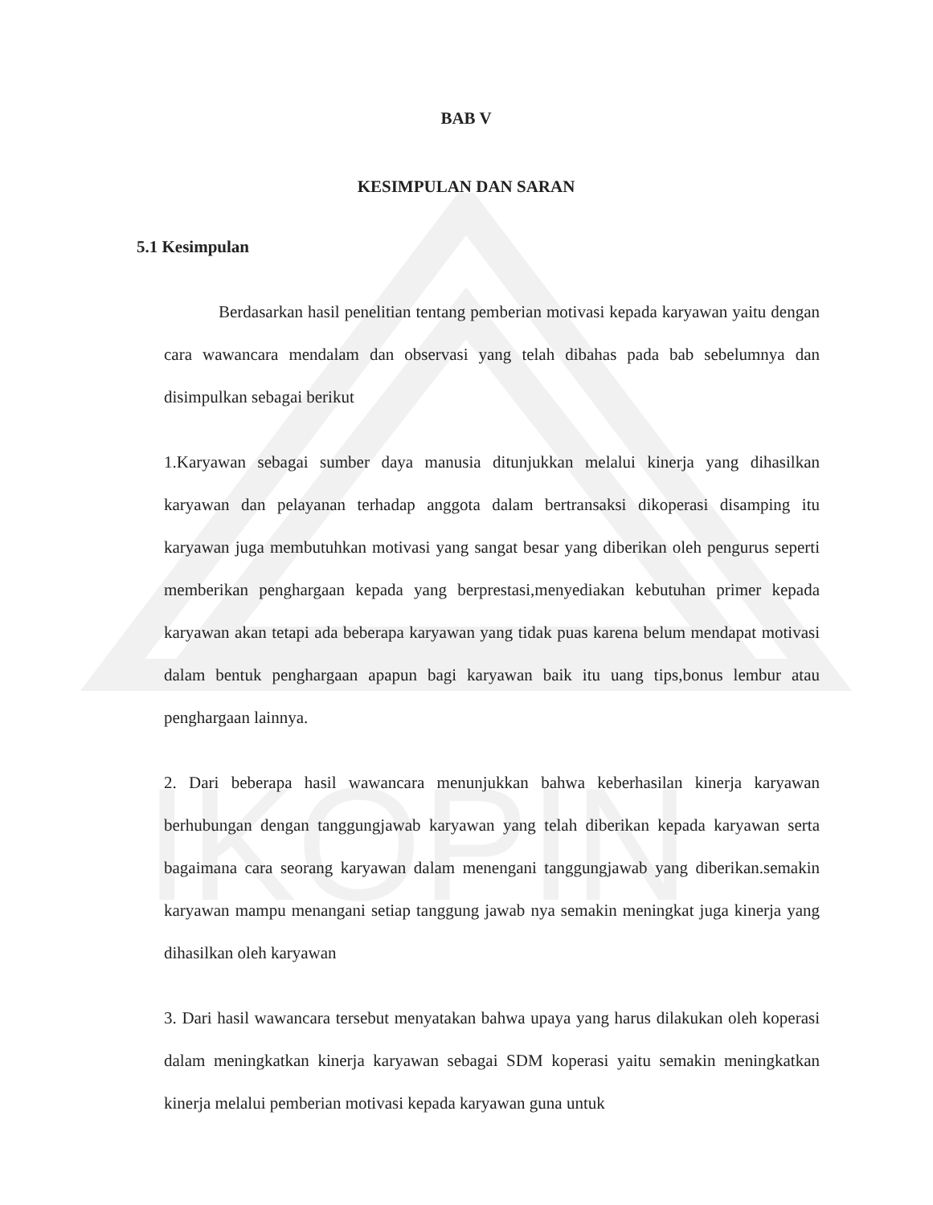IKOPIN
BAB V
KESIMPULAN DAN SARAN
5.1 Kesimpulan
Berdasarkan hasil penelitian tentang pemberian motivasi kepada karyawan yaitu dengan cara wawancara mendalam dan observasi yang telah dibahas pada bab sebelumnya dan disimpulkan sebagai berikut
1.Karyawan sebagai sumber daya manusia ditunjukkan melalui kinerja yang dihasilkan karyawan dan pelayanan terhadap anggota dalam bertransaksi dikoperasi disamping itu karyawan juga membutuhkan motivasi yang sangat besar yang diberikan oleh pengurus seperti memberikan penghargaan kepada yang berprestasi,menyediakan kebutuhan primer kepada karyawan akan tetapi ada beberapa karyawan yang tidak puas karena belum mendapat motivasi dalam bentuk penghargaan apapun bagi karyawan baik itu uang tips,bonus lembur atau penghargaan lainnya.
2. Dari beberapa hasil wawancara menunjukkan bahwa keberhasilan kinerja karyawan berhubungan dengan tanggungjawab karyawan yang telah diberikan kepada karyawan serta bagaimana cara seorang karyawan dalam menengani tanggungjawab yang diberikan.semakin karyawan mampu menangani setiap tanggung jawab nya semakin meningkat juga kinerja yang dihasilkan oleh karyawan
3. Dari hasil wawancara tersebut menyatakan bahwa upaya yang harus dilakukan oleh koperasi dalam meningkatkan kinerja karyawan sebagai SDM koperasi yaitu semakin meningkatkan kinerja melalui pemberian motivasi kepada karyawan guna untuk